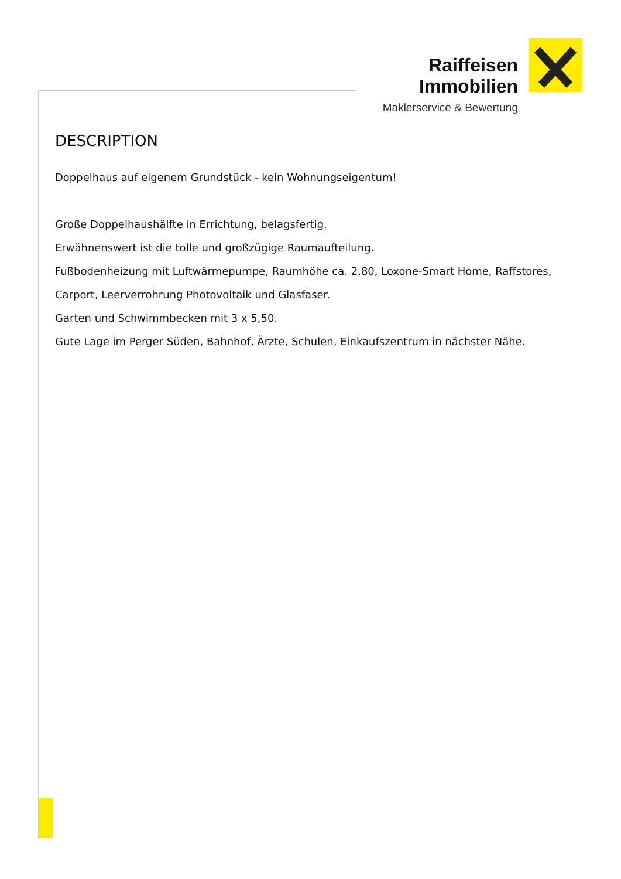Raiffeisen
Immobilien
Maklerservice & Bewertung
DESCRIPTION
Doppelhaus auf eigenem Grundstück - kein Wohnungseigentum!
Große Doppelhaushälfte in Errichtung, belagsfertig.
Erwähnenswert ist die tolle und großzügige Raumaufteilung.
Fußbodenheizung mit Luftwärmepumpe, Raumhöhe ca. 2,80, Loxone-Smart Home, Raffstores, Carport, Leerverrohrung Photovoltaik und Glasfaser.
Garten und Schwimmbecken mit 3 x 5,50.
Gute Lage im Perger Süden, Bahnhof, Ärzte, Schulen, Einkaufszentrum in nächster Nähe.